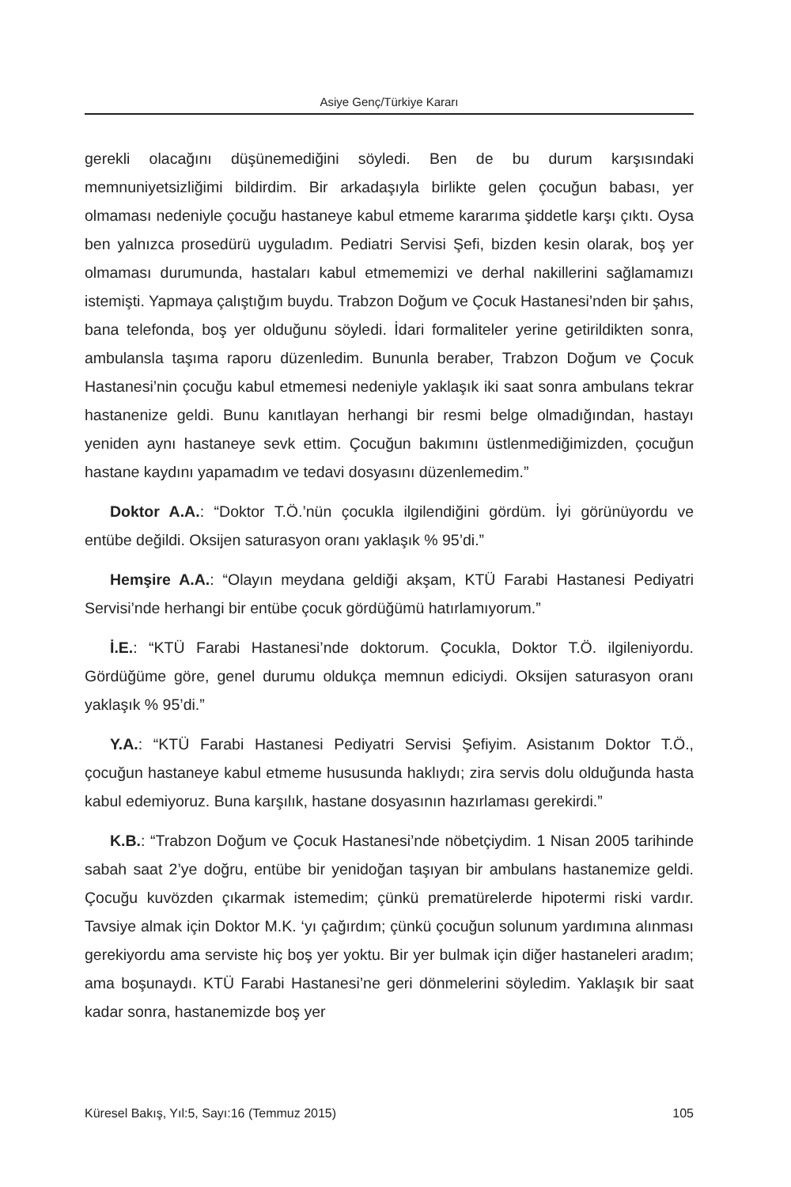Asiye Genç/Türkiye Kararı
gerekli olacağını düşünemediğini söyledi. Ben de bu durum karşısındaki memnuniyetsizliğimi bildirdim. Bir arkadaşıyla birlikte gelen çocuğun babası, yer olmaması nedeniyle çocuğu hastaneye kabul etmeme kararıma şiddetle karşı çıktı. Oysa ben yalnızca prosedürü uyguladım. Pediatri Servisi Şefi, bizden kesin olarak, boş yer olmaması durumunda, hastaları kabul etmememizi ve derhal nakillerini sağlamamızı istemişti. Yapmaya çalıştığım buydu. Trabzon Doğum ve Çocuk Hastanesi’nden bir şahıs, bana telefonda, boş yer olduğunu söyledi. İdari formaliteler yerine getirildikten sonra, ambulansla taşıma raporu düzenledim. Bununla beraber, Trabzon Doğum ve Çocuk Hastanesi’nin çocuğu kabul etmemesi nedeniyle yaklaşık iki saat sonra ambulans tekrar hastanenize geldi. Bunu kanıtlayan herhangi bir resmi belge olmadığından, hastayı yeniden aynı hastaneye sevk ettim. Çocuğun bakımını üstlenmediğimizden, çocuğun hastane kaydını yapamadım ve tedavi dosyasını düzenlemedim.”
Doktor A.A.: “Doktor T.Ö.’nün çocukla ilgilendiğini gördüm. İyi görünüyordu ve entübe değildi. Oksijen saturasyon oranı yaklaşık % 95’di.”
Hemşire A.A.: “Olayın meydana geldiği akşam, KTÜ Farabi Hastanesi Pediyatri Servisi’nde herhangi bir entübe çocuk gördüğümü hatırlamıyorum.”
İ.E.: “KTÜ Farabi Hastanesi’nde doktorum. Çocukla, Doktor T.Ö. ilgileniyordu. Gördüğüme göre, genel durumu oldukça memnun ediciydi. Oksijen saturasyon oranı yaklaşık % 95’di.”
Y.A.: “KTÜ Farabi Hastanesi Pediyatri Servisi Şefiyim. Asistanım Doktor T.Ö., çocuğun hastaneye kabul etmeme hususunda haklıydı; zira servis dolu olduğunda hasta kabul edemiyoruz. Buna karşılık, hastane dosyasının hazırlaması gerekirdi.”
K.B.: “Trabzon Doğum ve Çocuk Hastanesi’nde nöbetçiydim. 1 Nisan 2005 tarihinde sabah saat 2’ye doğru, entübe bir yenidoğan taşıyan bir ambulans hastanemize geldi. Çocuğu kuvözden çıkarmak istemedim; çünkü prematürelerde hipotermi riski vardır. Tavsiye almak için Doktor M.K. ‘yı çağırdım; çünkü çocuğun solunum yardımına alınması gerekiyordu ama serviste hiç boş yer yoktu. Bir yer bulmak için diğer hastaneleri aradım; ama boşunaydı. KTÜ Farabi Hastanesi’ne geri dönmelerini söyledim. Yaklaşık bir saat kadar sonra, hastanemizde boş yer
Küresel Bakış, Yıl:5, Sayı:16 (Temmuz 2015) 105